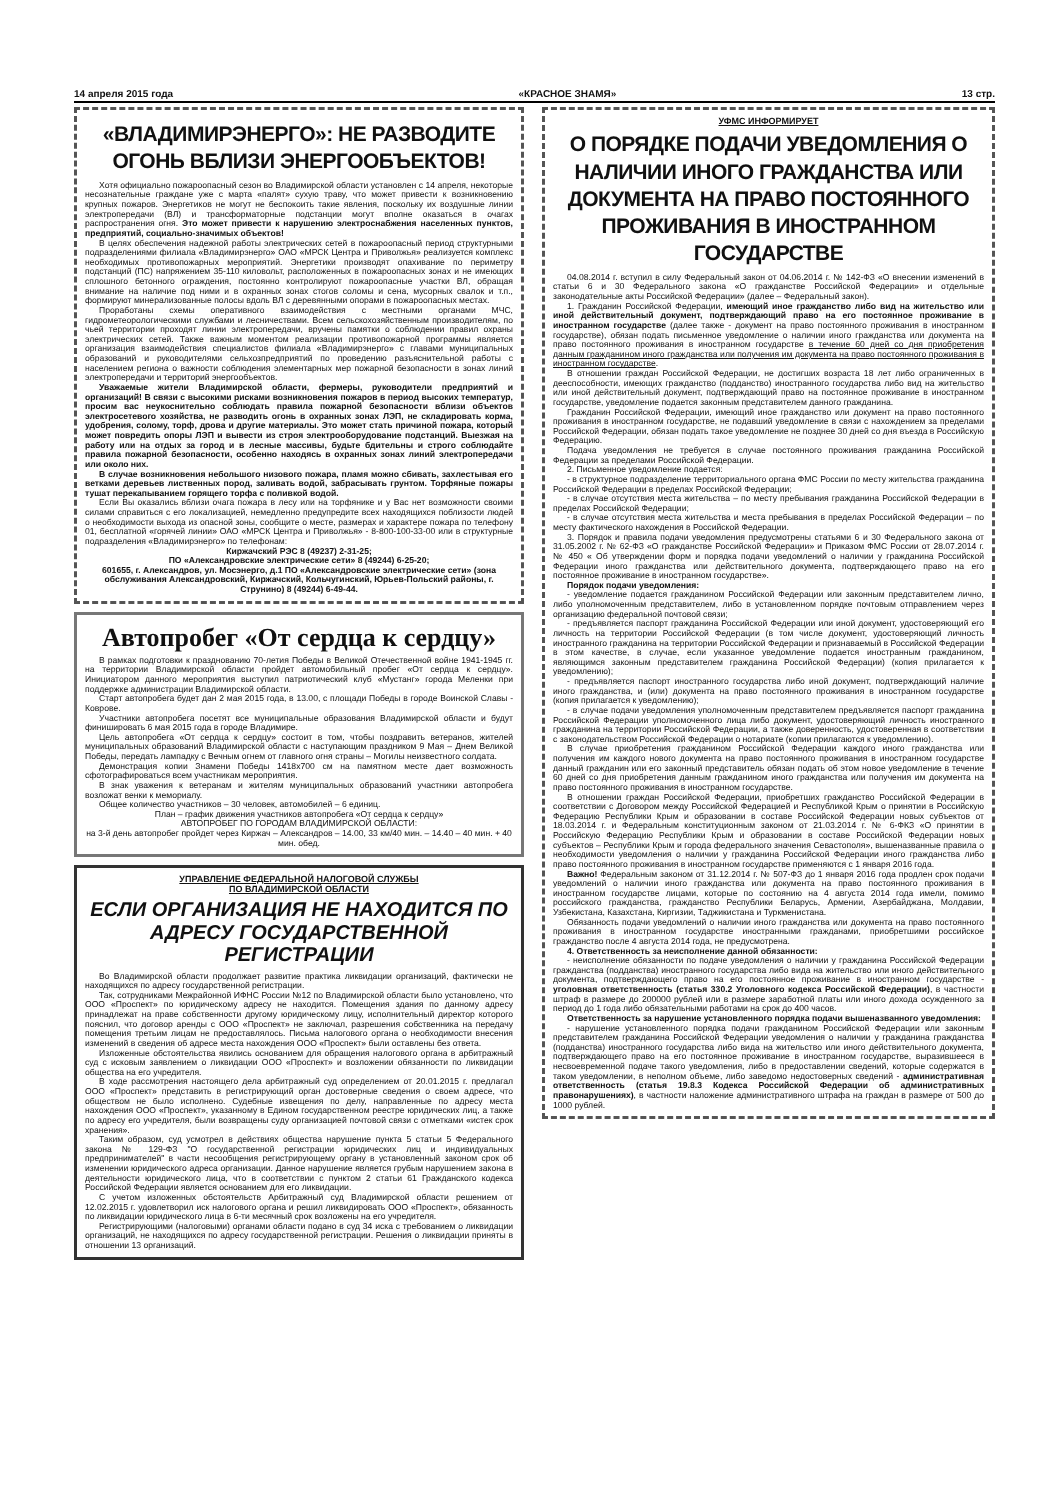14 апреля 2015 года «КРАСНОЕ ЗНАМЯ» 13 стр.
«ВЛАДИМИРЭНЕРГО»: НЕ РАЗВОДИТЕ ОГОНЬ ВБЛИЗИ ЭНЕРГООБЪЕКТОВ!
Хотя официально пожароопасный сезон во Владимирской области установлен с 14 апреля, некоторые несознательные граждане уже с марта «палят» сухую траву, что может привести к возникновению крупных пожаров. Энергетиков не могут не беспокоить такие явления, поскольку их воздушные линии электропередачи (ВЛ) и трансформаторные подстанции могут вполне оказаться в очагах распространения огня. Это может привести к нарушению электроснабжения населенных пунктов, предприятий, социально-значимых объектов!
В целях обеспечения надежной работы электрических сетей в пожароопасный период структурными подразделениями филиала «Владимирэнерго» ОАО «МРСК Центра и Приволжья» реализуется комплекс необходимых противопожарных мероприятий. Энергетики производят опахивание по периметру подстанций (ПС) напряжением 35-110 киловольт, расположенных в пожароопасных зонах и не имеющих сплошного бетонного ограждения, постоянно контролируют пожароопасные участки ВЛ, обращая внимание на наличие под ними и в охранных зонах стогов соломы и сена, мусорных свалок и т.п., формируют минерализованные полосы вдоль ВЛ с деревянными опорами в пожароопасных местах.
Проработаны схемы оперативного взаимодействия с местными органами МЧС, гидрометеорологическими службами и лесничествами. Всем сельскохозяйственным производителям, по чьей территории проходят линии электропередачи, вручены памятки о соблюдении правил охраны электрических сетей. Также важным моментом реализации противопожарной программы является организация взаимодействия специалистов филиала «Владимирэнерго» с главами муниципальных образований и руководителями сельхозпредприятий по проведению разъяснительной работы с населением региона о важности соблюдения элементарных мер пожарной безопасности в зонах линий электропередачи и территорий энергообъектов.
Уважаемые жители Владимирской области, фермеры, руководители предприятий и организаций! В связи с высокими рисками возникновения пожаров в период высоких температур, просим вас неукоснительно соблюдать правила пожарной безопасности вблизи объектов электросетевого хозяйства, не разводить огонь в охранных зонах ЛЭП, не складировать корма, удобрения, солому, торф, дрова и другие материалы. Это может стать причиной пожара, который может повредить опоры ЛЭП и вывести из строя электрооборудование подстанций. Выезжая на работу или на отдых за город и в лесные массивы, будьте бдительны и строго соблюдайте правила пожарной безопасности, особенно находясь в охранных зонах линий электропередачи или около них.
В случае возникновения небольшого низового пожара, пламя можно сбивать, захлестывая его ветками деревьев лиственных пород, заливать водой, забрасывать грунтом. Торфяные пожары тушат перекапыванием горящего торфа с поливкой водой.
Если Вы оказались вблизи очага пожара в лесу или на торфянике и у Вас нет возможности своими силами справиться с его локализацией, немедленно предупредите всех находящихся поблизости людей о необходимости выхода из опасной зоны, сообщите о месте, размерах и характере пожара по телефону 01, бесплатной «горячей линии» ОАО «МРСК Центра и Приволжья» - 8-800-100-33-00 или в структурные подразделения «Владимирэнерго» по телефонам:
Киржачский РЭС 8 (49237) 2-31-25;
ПО «Александровские электрические сети» 8 (49244) 6-25-20;
601655, г. Александров, ул. Мосэнерго, д.1 ПО «Александровские электрические сети» (зона обслуживания Александровский, Киржачский, Кольчугинский, Юрьев-Польский районы, г. Струнино) 8 (49244) 6-49-44.
Автопробег «От сердца к сердцу»
В рамках подготовки к празднованию 70-летия Победы в Великой Отечественной войне 1941-1945 гг. на территории Владимирской области пройдет автомобильный пробег «От сердца к сердцу». Инициатором данного мероприятия выступил патриотический клуб «Мустанг» города Меленки при поддержке администрации Владимирской области.
Старт автопробега будет дан 2 мая 2015 года, в 13.00, с площади Победы в городе Воинской Славы - Коврове.
Участники автопробега посетят все муниципальные образования Владимирской области и будут финишировать 6 мая 2015 года в городе Владимире.
Цель автопробега «От сердца к сердцу» состоит в том, чтобы поздравить ветеранов, жителей муниципальных образований Владимирской области с наступающим праздником 9 Мая – Днем Великой Победы, передать лампадку с Вечным огнем от главного огня страны – Могилы неизвестного солдата.
Демонстрация копии Знамени Победы 1418х700 см на памятном месте дает возможность сфотографироваться всем участникам мероприятия.
В знак уважения к ветеранам и жителям муниципальных образований участники автопробега возложат венки к мемориалу.
Общее количество участников – 30 человек, автомобилей – 6 единиц.
План – график движения участников автопробега «От сердца к сердцу»
АВТОПРОБЕГ ПО ГОРОДАМ ВЛАДИМИРСКОЙ ОБЛАСТИ:
на 3-й день автопробег пройдет через Киржач – Александров – 14.00, 33 км/40 мин. – 14.40 – 40 мин. + 40 мин. обед.
УПРАВЛЕНИЕ ФЕДЕРАЛЬНОЙ НАЛОГОВОЙ СЛУЖБЫ
ПО ВЛАДИМИРСКОЙ ОБЛАСТИ
ЕСЛИ ОРГАНИЗАЦИЯ НЕ НАХОДИТСЯ ПО АДРЕСУ ГОСУДАРСТВЕННОЙ РЕГИСТРАЦИИ
Во Владимирской области продолжает развитие практика ликвидации организаций, фактически не находящихся по адресу государственной регистрации.
Так, сотрудниками Межрайонной ИФНС России №12 по Владимирской области было установлено, что ООО «Проспект» по юридическому адресу не находится. Помещения здания по данному адресу принадлежат на праве собственности другому юридическому лицу, исполнительный директор которого пояснил, что договор аренды с ООО «Проспект» не заключал, разрешения собственника на передачу помещения третьим лицам не предоставлялось. Письма налогового органа о необходимости внесения изменений в сведения об адресе места нахождения ООО «Проспект» были оставлены без ответа.
Изложенные обстоятельства явились основанием для обращения налогового органа в арбитражный суд с исковым заявлением о ликвидации ООО «Проспект» и возложении обязанности по ликвидации общества на его учредителя.
В ходе рассмотрения настоящего дела арбитражный суд определением от 20.01.2015 г. предлагал ООО «Проспект» представить в регистрирующий орган достоверные сведения о своем адресе, что обществом не было исполнено. Судебные извещения по делу, направленные по адресу места нахождения ООО «Проспект», указанному в Едином государственном реестре юридических лиц, а также по адресу его учредителя, были возвращены суду организацией почтовой связи с отметками «истек срок хранения».
Таким образом, суд усмотрел в действиях общества нарушение пункта 5 статьи 5 Федерального закона № 129-ФЗ "О государственной регистрации юридических лиц и индивидуальных предпринимателей" в части несообщения регистрирующему органу в установленный законом срок об изменении юридического адреса организации. Данное нарушение является грубым нарушением закона в деятельности юридического лица, что в соответствии с пунктом 2 статьи 61 Гражданского кодекса Российской Федерации является основанием для его ликвидации.
С учетом изложенных обстоятельств Арбитражный суд Владимирской области решением от 12.02.2015 г. удовлетворил иск налогового органа и решил ликвидировать ООО «Проспект», обязанность по ликвидации юридического лица в 6-ти месячный срок возложены на его учредителя.
Регистрирующими (налоговыми) органами области подано в суд 34 иска с требованием о ликвидации организаций, не находящихся по адресу государственной регистрации. Решения о ликвидации приняты в отношении 13 организаций.
УФМС ИНФОРМИРУЕТ
О ПОРЯДКЕ ПОДАЧИ УВЕДОМЛЕНИЯ О НАЛИЧИИ ИНОГО ГРАЖДАНСТВА ИЛИ ДОКУМЕНТА НА ПРАВО ПОСТОЯННОГО ПРОЖИВАНИЯ В ИНОСТРАННОМ ГОСУДАРСТВЕ
04.08.2014 г. вступил в силу Федеральный закон от 04.06.2014 г. № 142-ФЗ «О внесении изменений в статьи 6 и 30 Федерального закона «О гражданстве Российской Федерации» и отдельные законодательные акты Российской Федерации» (далее – Федеральный закон).
1. Гражданин Российской Федерации, имеющий иное гражданство либо вид на жительство или иной действительный документ, подтверждающий право на его постоянное проживание в иностранном государстве (далее также - документ на право постоянного проживания в иностранном государстве), обязан подать письменное уведомление о наличии иного гражданства или документа на право постоянного проживания в иностранном государстве в течение 60 дней со дня приобретения данным гражданином иного гражданства или получения им документа на право постоянного проживания в иностранном государстве.
В отношении граждан Российской Федерации, не достигших возраста 18 лет либо ограниченных в дееспособности, имеющих гражданство (подданство) иностранного государства либо вид на жительство или иной действительный документ, подтверждающий право на постоянное проживание в иностранном государстве, уведомление подается законным представителем данного гражданина.
Гражданин Российской Федерации, имеющий иное гражданство или документ на право постоянного проживания в иностранном государстве, не подавший уведомление в связи с нахождением за пределами Российской Федерации, обязан подать такое уведомление не позднее 30 дней со дня въезда в Российскую Федерацию.
Подача уведомления не требуется в случае постоянного проживания гражданина Российской Федерации за пределами Российской Федерации.
2. Письменное уведомление подается:
- в структурное подразделение территориального органа ФМС России по месту жительства гражданина Российской Федерации в пределах Российской Федерации;
- в случае отсутствия места жительства – по месту пребывания гражданина Российской Федерации в пределах Российской Федерации;
- в случае отсутствия места жительства и места пребывания в пределах Российской Федерации – по месту фактического нахождения в Российской Федерации.
3. Порядок и правила подачи уведомления предусмотрены статьями 6 и 30 Федерального закона от 31.05.2002 г. № 62-ФЗ «О гражданстве Российской Федерации» и Приказом ФМС России от 28.07.2014 г. № 450 « Об утверждении форм и порядка подачи уведомлений о наличии у гражданина Российской Федерации иного гражданства или действительного документа, подтверждающего право на его постоянное проживание в иностранном государстве».
Порядок подачи уведомления:
- уведомление подается гражданином Российской Федерации или законным представителем лично, либо уполномоченным представителем, либо в установленном порядке почтовым отправлением через организацию федеральной почтовой связи;
- предъявляется паспорт гражданина Российской Федерации или иной документ, удостоверяющий его личность на территории Российской Федерации (в том числе документ, удостоверяющий личность иностранного гражданина на территории Российской Федерации и признаваемый в Российской Федерации в этом качестве, в случае, если указанное уведомление подается иностранным гражданином, являющимся законным представителем гражданина Российской Федерации) (копия прилагается к уведомлению);
- предъявляется паспорт иностранного государства либо иной документ, подтверждающий наличие иного гражданства, и (или) документа на право постоянного проживания в иностранном государстве (копия прилагается к уведомлению);
- в случае подачи уведомления уполномоченным представителем предъявляется паспорт гражданина Российской Федерации уполномоченного лица либо документ, удостоверяющий личность иностранного гражданина на территории Российской Федерации, а также доверенность, удостоверенная в соответствии с законодательством Российской Федерации о нотариате (копии прилагаются к уведомлению).
В случае приобретения гражданином Российской Федерации каждого иного гражданства или получения им каждого нового документа на право постоянного проживания в иностранном государстве данный гражданин или его законный представитель обязан подать об этом новое уведомление в течение 60 дней со дня приобретения данным гражданином иного гражданства или получения им документа на право постоянного проживания в иностранном государстве.
В отношении граждан Российской Федерации, приобретших гражданство Российской Федерации в соответствии с Договором между Российской Федерацией и Республикой Крым о принятии в Российскую Федерацию Республики Крым и образовании в составе Российской Федерации новых субъектов от 18.03.2014 г. и Федеральным конституционным законом от 21.03.2014 г. № 6-ФКЗ «О принятии в Российскую Федерацию Республики Крым и образовании в составе Российской Федерации новых субъектов – Республики Крым и города федерального значения Севастополя», вышеназванные правила о необходимости уведомления о наличии у гражданина Российской Федерации иного гражданства либо право постоянного проживания в иностранном государстве применяются с 1 января 2016 года.
Важно! Федеральным законом от 31.12.2014 г. № 507-ФЗ до 1 января 2016 года продлен срок подачи уведомлений о наличии иного гражданства или документа на право постоянного проживания в иностранном государстве лицами, которые по состоянию на 4 августа 2014 года имели, помимо российского гражданства, гражданство Республики Беларусь, Армении, Азербайджана, Молдавии, Узбекистана, Казахстана, Киргизии, Таджикистана и Туркменистана.
Обязанность подачи уведомлений о наличии иного гражданства или документа на право постоянного проживания в иностранном государстве иностранными гражданами, приобретшими российское гражданство после 4 августа 2014 года, не предусмотрена.
4. Ответственность за неисполнение данной обязанности:
- неисполнение обязанности по подаче уведомления о наличии у гражданина Российской Федерации гражданства (подданства) иностранного государства либо вида на жительство или иного действительного документа, подтверждающего право на его постоянное проживание в иностранном государстве - уголовная ответственность (статья 330.2 Уголовного кодекса Российской Федерации), в частности штраф в размере до 200000 рублей или в размере заработной платы или иного дохода осужденного за период до 1 года либо обязательными работами на срок до 400 часов.
Ответственность за нарушение установленного порядка подачи вышеназванного уведомления:
- нарушение установленного порядка подачи гражданином Российской Федерации или законным представителем гражданина Российской Федерации уведомления о наличии у гражданина гражданства (подданства) иностранного государства либо вида на жительство или иного действительного документа, подтверждающего право на его постоянное проживание в иностранном государстве, выразившееся в несвоевременной подаче такого уведомления, либо в предоставлении сведений, которые содержатся в таком уведомлении, в неполном объеме, либо заведомо недостоверных сведений - административная ответственность (статья 19.8.3 Кодекса Российской Федерации об административных правонарушениях), в частности наложение административного штрафа на граждан в размере от 500 до 1000 рублей.